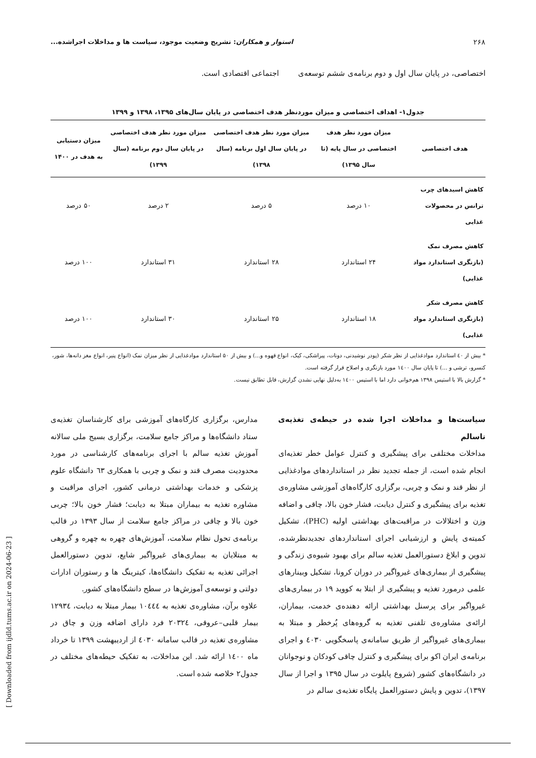۲۶۸ استوار و همکاران: تشریح وضعیت موجود، سیاست ها و مداخلات اجراشده...
اختصاصی، در پایان سال اول و دوم برنامه‌ی ششم توسعه‌ی اجتماعی اقتصادی است.
جدول۱- اهداف اختصاصی و میزان موردنظر هدف اختصاصی در پایان سال‌های ۱۳۹۵، ۱۳۹۸ و ۱۳۹۹
| هدف اختصاصی | میزان مورد نظر هدف اختصاصی در سال پایه (تا سال ۱۳۹۵) | میزان مورد نظر هدف اختصاصی در پایان سال اول برنامه (سال ۱۳۹۸) | میزان مورد نظر هدف اختصاصی در پایان سال دوم برنامه (سال ۱۳۹۹) | میزان دستیابی به هدف در ۱۴۰۰ |
| --- | --- | --- | --- | --- |
| کاهش اسیدهای چرب ترانس در محصولات غذایی | ۱۰ درصد | ۵ درصد | ۲ درصد | ۵۰ درصد |
| کاهش مصرف نمک (بازنگری استاندارد مواد غذایی) | ۲۴ استاندارد | ۲۸ استاندارد | ۳۱ استاندارد | ۱۰۰ درصد |
| کاهش مصرف شکر (بازنگری استاندارد مواد غذایی) | ۱۸ استاندارد | ۲۵ استاندارد | ۳۰ استاندارد | ۱۰۰ درصد |
* بیش از ٤٠ استاندارد موادغذایی از نظر شکر (پودر نوشیدنی، دونات، پیراشکی، کیک، انواع قهوه و...) و بیش از ۵۰ استاندارد موادغذایی از نظر میزان نمک (انواع پنیر، انواع مغز دانه‌ها، شور، کنسرو، ترشی و ...) تا پایان سال ١٤٠٠ مورد بازنگری و اصلاح قرار گرفته است.
* گزارش بالا با استپس ۱۳۹۸ هم‌خوانی دارد اما با استپس ١٤٠٠ به‌دلیل نهایی نشدن گزارش، قابل تطابق نیست.
سیاست‌ها و مداخلات اجرا شده در حیطه‌ی تغذیه‌ی ناسالم
مداخلات مختلفی برای پیشگیری و کنترل عوامل خطر تغذیه‌ای انجام شده است، از جمله تجدید نظر در استانداردهای موادغذایی از نظر قند و نمک و چربی، برگزاری کارگاه‌های آموزشی مشاوره‌ی تغذیه برای پیشگیری و کنترل دیابت، فشار خون بالا، چاقی و اضافه وزن و اختلالات در مراقبت‌های بهداشتی اولیه (PHC)، تشکیل کمیته‌ی پایش و ارزشیابی اجرای استانداردهای تجدیدنظرشده، تدوین و ابلاغ دستورالعمل تغذیه سالم برای بهبود شیوه‌ی زندگی و پیشگیری از بیماری‌های غیرواگیر در دوران کرونا، تشکیل وبینارهای علمی درمورد تغذیه و پیشگیری از ابتلا به کووید ۱۹ در بیماری‌های غیرواگیر برای پرسنل بهداشتی ارائه دهنده‌ی خدمت، بیماران، ارائه‌ی مشاوره‌ی تلفنی تغذیه به گروه‌های پُرخطر و مبتلا به بیماری‌های غیرواگیر از طریق سامانه‌ی پاسخگویی ٤٠٣٠ و اجرای برنامه‌ی ایران اکو برای پیشگیری و کنترل چاقی کودکان و نوجوانان در دانشگاه‌های کشور (شروع پایلوت در سال ۱۳۹۵ و اجرا از سال ۱۳۹۷)، تدوین و پایش دستورالعمل پایگاه تغذیه‌ی سالم در
مدارس، برگزاری کارگاه‌های آموزشی برای کارشناسان تغذیه‌ی ستاد دانشگاه‌ها و مراکز جامع سلامت، برگزاری بسیج ملی سالانه آموزش تغذیه سالم با اجرای برنامه‌های کارشناسی در مورد محدودیت مصرف قند و نمک و چربی با همکاری ٦٣ دانشگاه علوم پزشکی و خدمات بهداشتی درمانی کشور، اجرای مراقبت و مشاوره تغذیه به بیماران مبتلا به دیابت؛ فشار خون بالا؛ چربی خون بالا و چاقی در مراکز جامع سلامت از سال ۱۳۹۳ در قالب برنامه‌ی تحول نظام سلامت، آموزش‌های چهره به چهره و گروهی به مبتلایان به بیماری‌های غیرواگیر شایع، تدوین دستورالعمل اجرائی تغذیه به تفکیک دانشگاه‌ها، کیترینگ ها و رستوران ادارات دولتی و توسعه‌ی آموزش‌ها در سطح دانشگاه‌های کشور.
علاوه برآن، مشاوره‌ی تغذیه به ١٠٤٤٤ بیمار مبتلا به دیابت، ١٢٩٣٤ بیمار قلبی–عروقی، ٢٠٣٢٤ فرد دارای اضافه وزن و چاق در مشاوره‌ی تغذیه در قالب سامانه ٤٠٣٠ از اردیبهشت ۱۳۹۹ تا خرداد ماه ١٤٠٠ ارائه شد. این مداخلات، به تفکیک حیطه‌های مختلف در جدول۲ خلاصه شده است.
[ Downloaded from ijdld.tums.ac.ir on 2024-06-23 ]